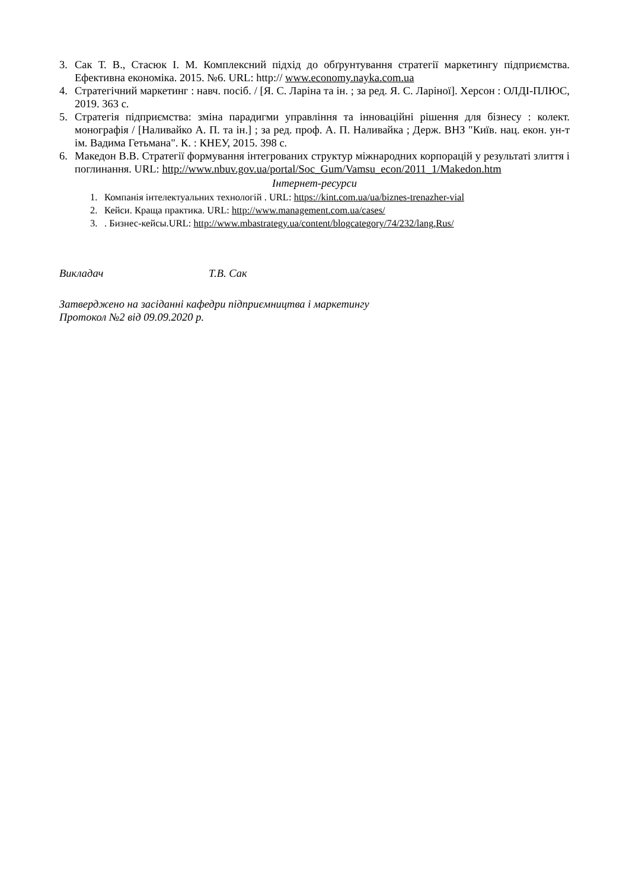3. Сак Т. В., Стасюк І. М. Комплексний підхід до обґрунтування стратегії маркетингу підприємства. Ефективна економіка. 2015. №6. URL: http:// www.economy.nayka.com.ua
4. Стратегічний маркетинг : навч. посіб. / [Я. С. Ларіна та ін. ; за ред. Я. С. Ларіної]. Херсон : ОЛДІ-ПЛЮС, 2019. 363 с.
5. Стратегія підприємства: зміна парадигми управління та інноваційні рішення для бізнесу : колект. монографія / [Наливайко А. П. та ін.] ; за ред. проф. А. П. Наливайка ; Держ. ВНЗ "Київ. нац. екон. ун-т ім. Вадима Гетьмана". К. : КНЕУ, 2015. 398 с.
6. Македон В.В. Стратегії формування інтегрованих структур міжнародних корпорацій у результаті злиття і поглинання. URL: http://www.nbuv.gov.ua/portal/Soc_Gum/Vamsu_econ/2011_1/Makedon.htm
Інтернет-ресурси
1. Компанія інтелектуальних технологій . URL: https://kint.com.ua/ua/biznes-trenazher-vial
2. Кейси. Краща практика. URL: http://www.management.com.ua/cases/
3.. Бизнес-кейсы.URL: http://www.mbastrategy.ua/content/blogcategory/74/232/lang,Rus/
Викладач Т.В. Сак
Затверджено на засіданні кафедри підприємництва і маркетингу
Протокол №2 від 09.09.2020 р.